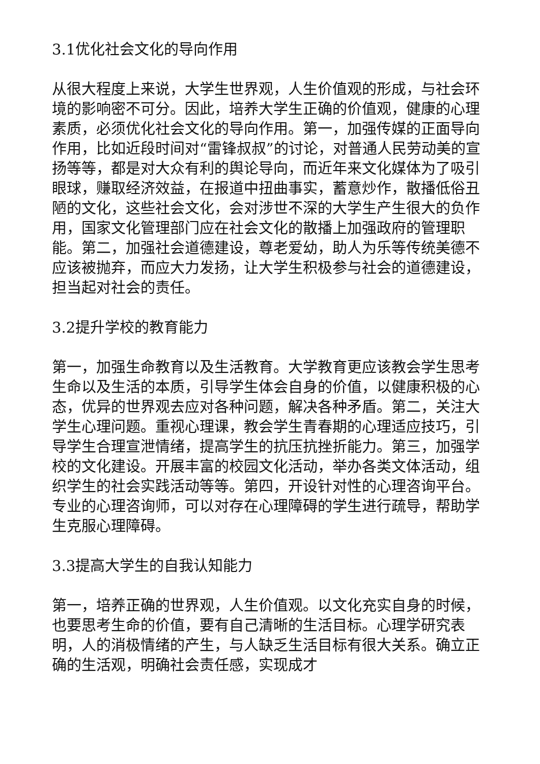3.1优化社会文化的导向作用
从很大程度上来说，大学生世界观，人生价值观的形成，与社会环境的影响密不可分。因此，培养大学生正确的价值观，健康的心理素质，必须优化社会文化的导向作用。第一，加强传媒的正面导向作用，比如近段时间对“雷锋叔叔”的讨论，对普通人民劳动美的宣扬等等，都是对大众有利的舆论导向，而近年来文化媒体为了吸引眼球，赚取经济效益，在报道中扭曲事实，蓄意炒作，散播低俗丑陋的文化，这些社会文化，会对涉世不深的大学生产生很大的负作用，国家文化管理部门应在社会文化的散播上加强政府的管理职能。第二，加强社会道德建设，尊老爱幼，助人为乐等传统美德不应该被抛弃，而应大力发扬，让大学生积极参与社会的道德建设，担当起对社会的责任。
3.2提升学校的教育能力
第一，加强生命教育以及生活教育。大学教育更应该教会学生思考生命以及生活的本质，引导学生体会自身的价值，以健康积极的心态，优异的世界观去应对各种问题，解决各种矛盾。第二，关注大学生心理问题。重视心理课，教会学生青春期的心理适应技巧，引导学生合理宣泄情绪，提高学生的抗压抗挫折能力。第三，加强学校的文化建设。开展丰富的校园文化活动，举办各类文体活动，组织学生的社会实践活动等等。第四，开设针对性的心理咨询平台。专业的心理咨询师，可以对存在心理障碍的学生进行疏导，帮助学生克服心理障碍。
3.3提高大学生的自我认知能力
第一，培养正确的世界观，人生价值观。以文化充实自身的时候，也要思考生命的价值，要有自己清晰的生活目标。心理学研究表明，人的消极情绪的产生，与人缺乏生活目标有很大关系。确立正确的生活观，明确社会责任感，实现成才